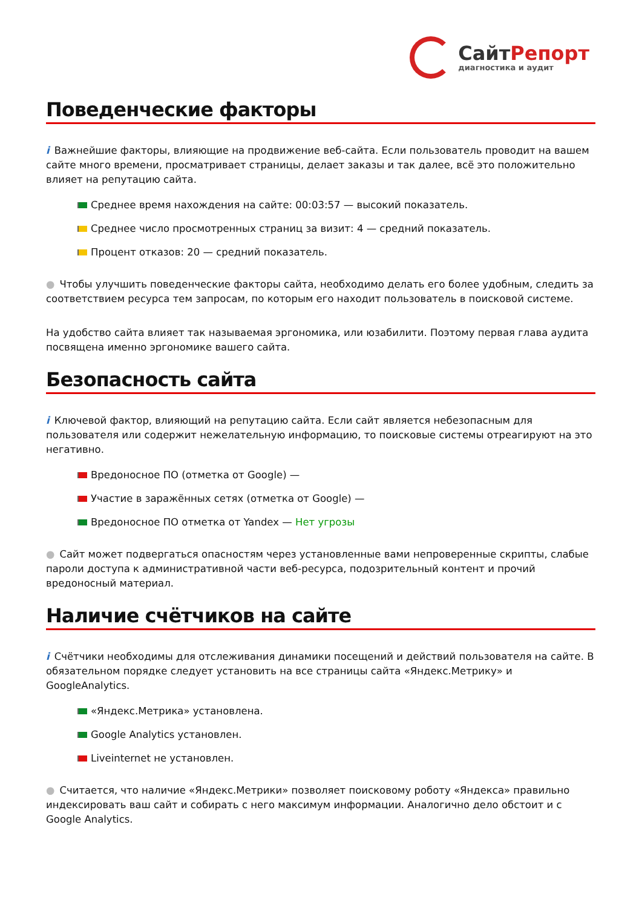СайтРепорт
диагностика и аудит
Поведенческие факторы
i Важнейшие факторы, влияющие на продвижение веб-сайта. Если пользователь проводит на вашем сайте много времени, просматривает страницы, делает заказы и так далее, всё это положительно влияет на репутацию сайта.
Среднее время нахождения на сайте: 00:03:57 — высокий показатель.
Среднее число просмотренных страниц за визит: 4 — средний показатель.
Процент отказов: 20 — средний показатель.
● Чтобы улучшить поведенческие факторы сайта, необходимо делать его более удобным, следить за соответствием ресурса тем запросам, по которым его находит пользователь в поисковой системе.
На удобство сайта влияет так называемая эргономика, или юзабилити. Поэтому первая глава аудита посвящена именно эргономике вашего сайта.
Безопасность сайта
i Ключевой фактор, влияющий на репутацию сайта. Если сайт является небезопасным для пользователя или содержит нежелательную информацию, то поисковые системы отреагируют на это негативно.
Вредоносное ПО (отметка от Google) —
Участие в заражённых сетях (отметка от Google) —
Вредоносное ПО отметка от Yandex — Нет угрозы
● Сайт может подвергаться опасностям через установленные вами непроверенные скрипты, слабые пароли доступа к административной части веб-ресурса, подозрительный контент и прочий вредоносный материал.
Наличие счётчиков на сайте
i Счётчики необходимы для отслеживания динамики посещений и действий пользователя на сайте. В обязательном порядке следует установить на все страницы сайта «Яндекс.Метрику» и GoogleAnalytics.
«Яндекс.Метрика» установлена.
Google Analytics установлен.
Liveinternet не установлен.
● Считается, что наличие «Яндекс.Метрики» позволяет поисковому роботу «Яндекса» правильно индексировать ваш сайт и собирать с него максимум информации. Аналогично дело обстоит и с Google Analytics.